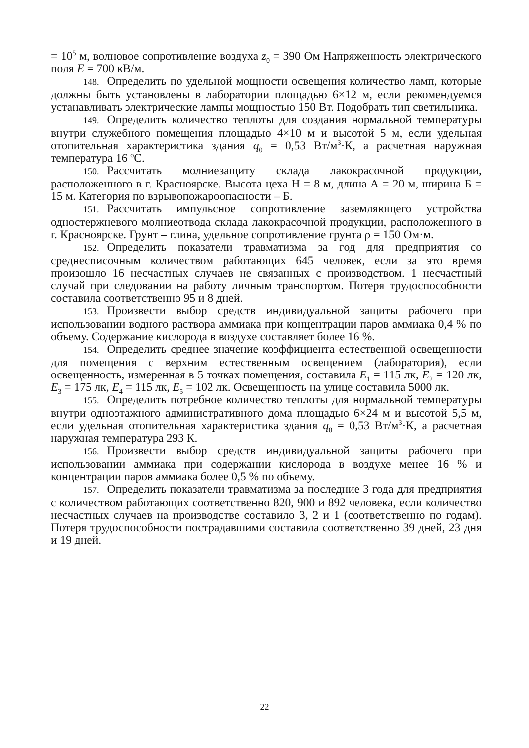= 10<sup>5</sup> м, волновое сопротивление воздуха z<sub>0</sub> = 390 Ом Напряженность электрического поля E = 700 кВ/м.
148. Определить по удельной мощности освещения количество ламп, которые должны быть установлены в лаборатории площадью 6×12 м, если рекомендуемся устанавливать электрические лампы мощностью 150 Вт. Подобрать тип светильника.
149. Определить количество теплоты для создания нормальной температуры внутри служебного помещения площадью 4×10 м и высотой 5 м, если удельная отопительная характеристика здания q<sub>0</sub> = 0,53 Вт/м<sup>3</sup>·К, а расчетная наружная температура 16 <sup>о</sup>С.
150. Рассчитать молниезащиту склада лакокрасочной продукции, расположенного в г. Красноярске. Высота цеха Н = 8 м, длина А = 20 м, ширина Б = 15 м. Категория по взрывопожароопасности – Б.
151. Рассчитать импульсное сопротивление заземляющего устройства одностержневого молниеотвода склада лакокрасочной продукции, расположенного в г. Красноярске. Грунт – глина, удельное сопротивление грунта ρ = 150 Ом·м.
152. Определить показатели травматизма за год для предприятия со среднесписочным количеством работающих 645 человек, если за это время произошло 16 несчастных случаев не связанных с производством. 1 несчастный случай при следовании на работу личным транспортом. Потеря трудоспособности составила соответственно 95 и 8 дней.
153. Произвести выбор средств индивидуальной защиты рабочего при использовании водного раствора аммиака при концентрации паров аммиака 0,4 % по объему. Содержание кислорода в воздухе составляет более 16 %.
154. Определить среднее значение коэффициента естественной освещенности для помещения с верхним естественным освещением (лаборатория), если освещенность, измеренная в 5 точках помещения, составила E<sub>1</sub> = 115 лк, E<sub>2</sub> = 120 лк, E<sub>3</sub> = 175 лк, E<sub>4</sub> = 115 лк, E<sub>5</sub> = 102 лк. Освещенность на улице составила 5000 лк.
155. Определить потребное количество теплоты для нормальной температуры внутри одноэтажного административного дома площадью 6×24 м и высотой 5,5 м, если удельная отопительная характеристика здания q<sub>0</sub> = 0,53 Вт/м<sup>3</sup>·К, а расчетная наружная температура 293 К.
156. Произвести выбор средств индивидуальной защиты рабочего при использовании аммиака при содержании кислорода в воздухе менее 16 % и концентрации паров аммиака более 0,5 % по объему.
157. Определить показатели травматизма за последние 3 года для предприятия с количеством работающих соответственно 820, 900 и 892 человека, если количество несчастных случаев на производстве составило 3, 2 и 1 (соответственно по годам). Потеря трудоспособности пострадавшими составила соответственно 39 дней, 23 дня и 19 дней.
22